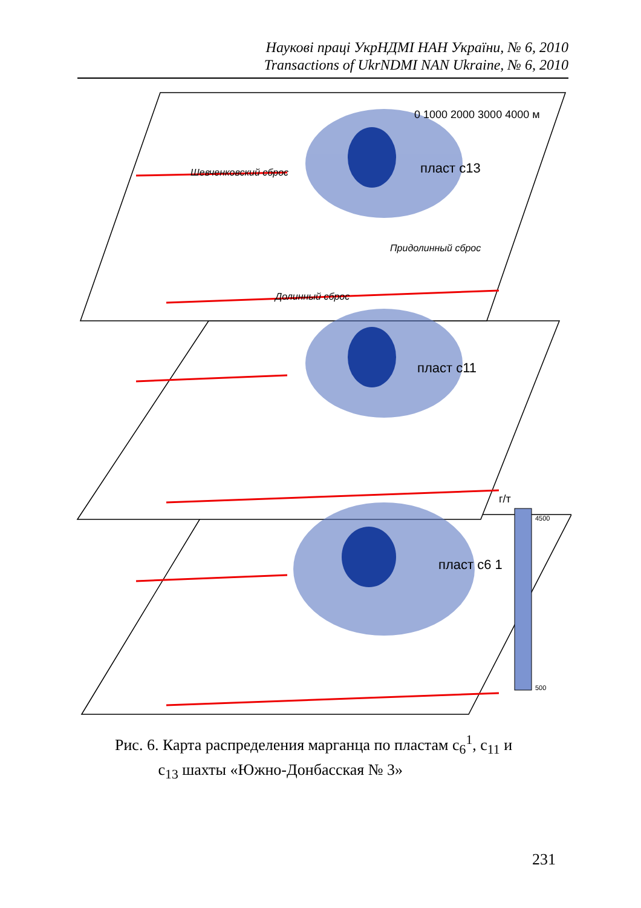Наукові праці УкрНДМІ НАН України, № 6, 2010
Transactions of UkrNDMI NAN Ukraine, № 6, 2010
0 1000 2000 3000 4000 м
пласт c13
пласт c11
пласт c6 1
Шевченковский сброс
Придолинный сброс
Долинный сброс
г/т
4500
500
Рис. 6. Карта распределения марганца по пластам c<sub>6</sub><sup>1</sup>, c<sub>11</sub> и
c<sub>13</sub> шахты «Южно-Донбасская № 3»
231